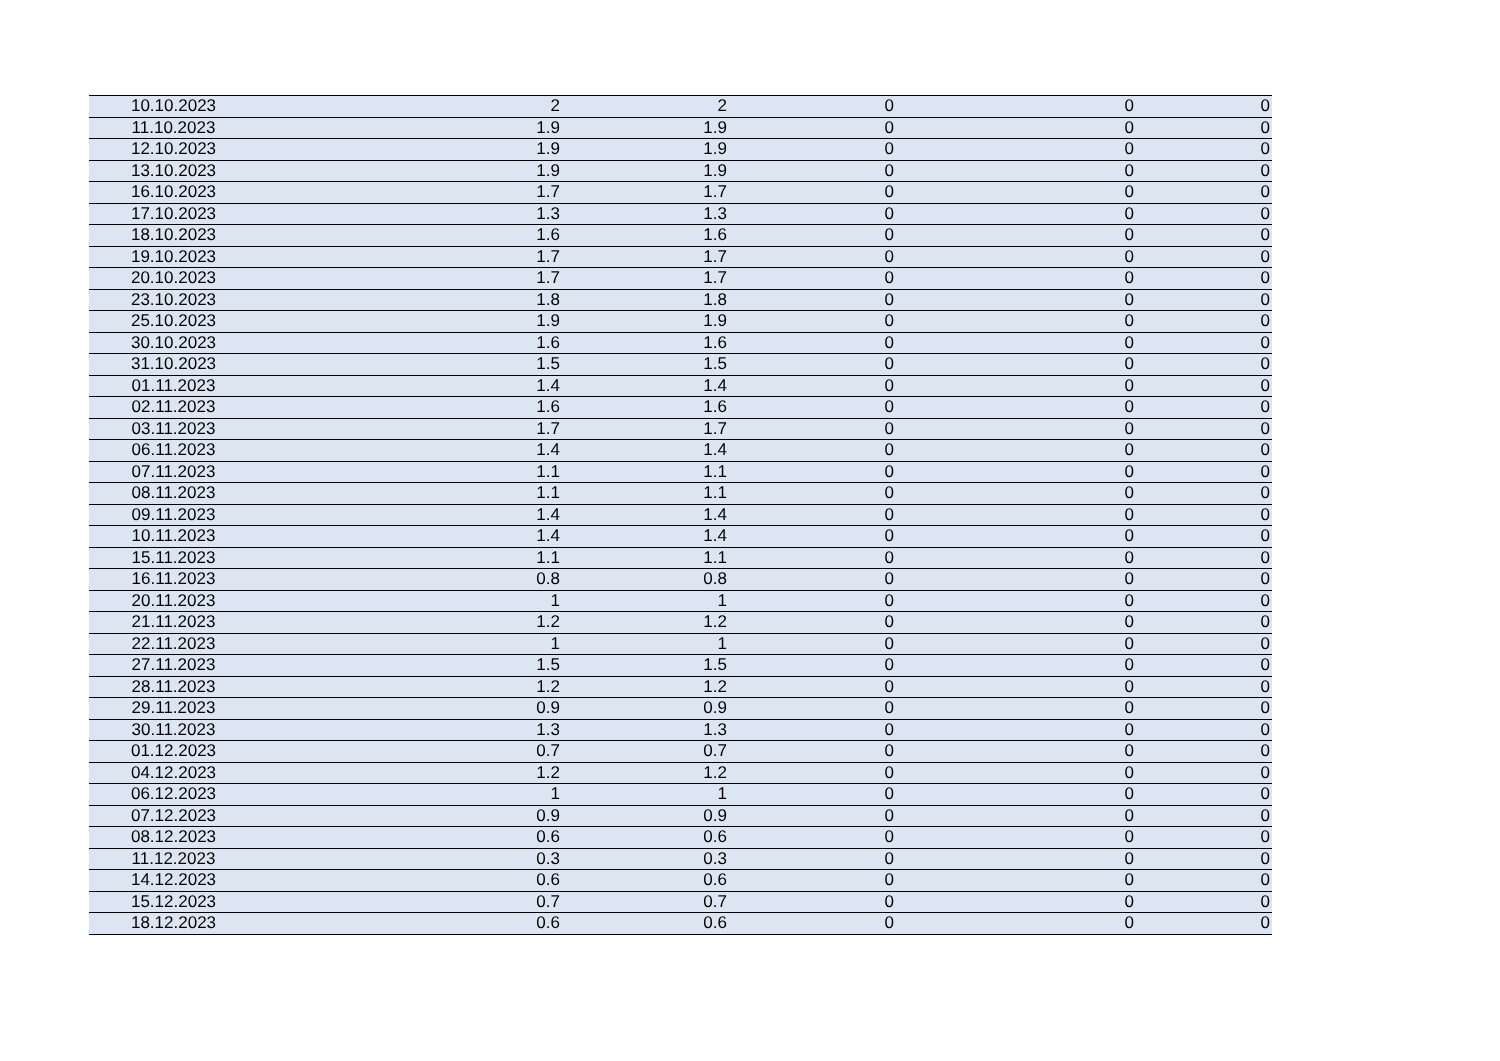| 10.10.2023 | 2 | 2 | 0 | 0 | 0 |
| 11.10.2023 | 1.9 | 1.9 | 0 | 0 | 0 |
| 12.10.2023 | 1.9 | 1.9 | 0 | 0 | 0 |
| 13.10.2023 | 1.9 | 1.9 | 0 | 0 | 0 |
| 16.10.2023 | 1.7 | 1.7 | 0 | 0 | 0 |
| 17.10.2023 | 1.3 | 1.3 | 0 | 0 | 0 |
| 18.10.2023 | 1.6 | 1.6 | 0 | 0 | 0 |
| 19.10.2023 | 1.7 | 1.7 | 0 | 0 | 0 |
| 20.10.2023 | 1.7 | 1.7 | 0 | 0 | 0 |
| 23.10.2023 | 1.8 | 1.8 | 0 | 0 | 0 |
| 25.10.2023 | 1.9 | 1.9 | 0 | 0 | 0 |
| 30.10.2023 | 1.6 | 1.6 | 0 | 0 | 0 |
| 31.10.2023 | 1.5 | 1.5 | 0 | 0 | 0 |
| 01.11.2023 | 1.4 | 1.4 | 0 | 0 | 0 |
| 02.11.2023 | 1.6 | 1.6 | 0 | 0 | 0 |
| 03.11.2023 | 1.7 | 1.7 | 0 | 0 | 0 |
| 06.11.2023 | 1.4 | 1.4 | 0 | 0 | 0 |
| 07.11.2023 | 1.1 | 1.1 | 0 | 0 | 0 |
| 08.11.2023 | 1.1 | 1.1 | 0 | 0 | 0 |
| 09.11.2023 | 1.4 | 1.4 | 0 | 0 | 0 |
| 10.11.2023 | 1.4 | 1.4 | 0 | 0 | 0 |
| 15.11.2023 | 1.1 | 1.1 | 0 | 0 | 0 |
| 16.11.2023 | 0.8 | 0.8 | 0 | 0 | 0 |
| 20.11.2023 | 1 | 1 | 0 | 0 | 0 |
| 21.11.2023 | 1.2 | 1.2 | 0 | 0 | 0 |
| 22.11.2023 | 1 | 1 | 0 | 0 | 0 |
| 27.11.2023 | 1.5 | 1.5 | 0 | 0 | 0 |
| 28.11.2023 | 1.2 | 1.2 | 0 | 0 | 0 |
| 29.11.2023 | 0.9 | 0.9 | 0 | 0 | 0 |
| 30.11.2023 | 1.3 | 1.3 | 0 | 0 | 0 |
| 01.12.2023 | 0.7 | 0.7 | 0 | 0 | 0 |
| 04.12.2023 | 1.2 | 1.2 | 0 | 0 | 0 |
| 06.12.2023 | 1 | 1 | 0 | 0 | 0 |
| 07.12.2023 | 0.9 | 0.9 | 0 | 0 | 0 |
| 08.12.2023 | 0.6 | 0.6 | 0 | 0 | 0 |
| 11.12.2023 | 0.3 | 0.3 | 0 | 0 | 0 |
| 14.12.2023 | 0.6 | 0.6 | 0 | 0 | 0 |
| 15.12.2023 | 0.7 | 0.7 | 0 | 0 | 0 |
| 18.12.2023 | 0.6 | 0.6 | 0 | 0 | 0 |